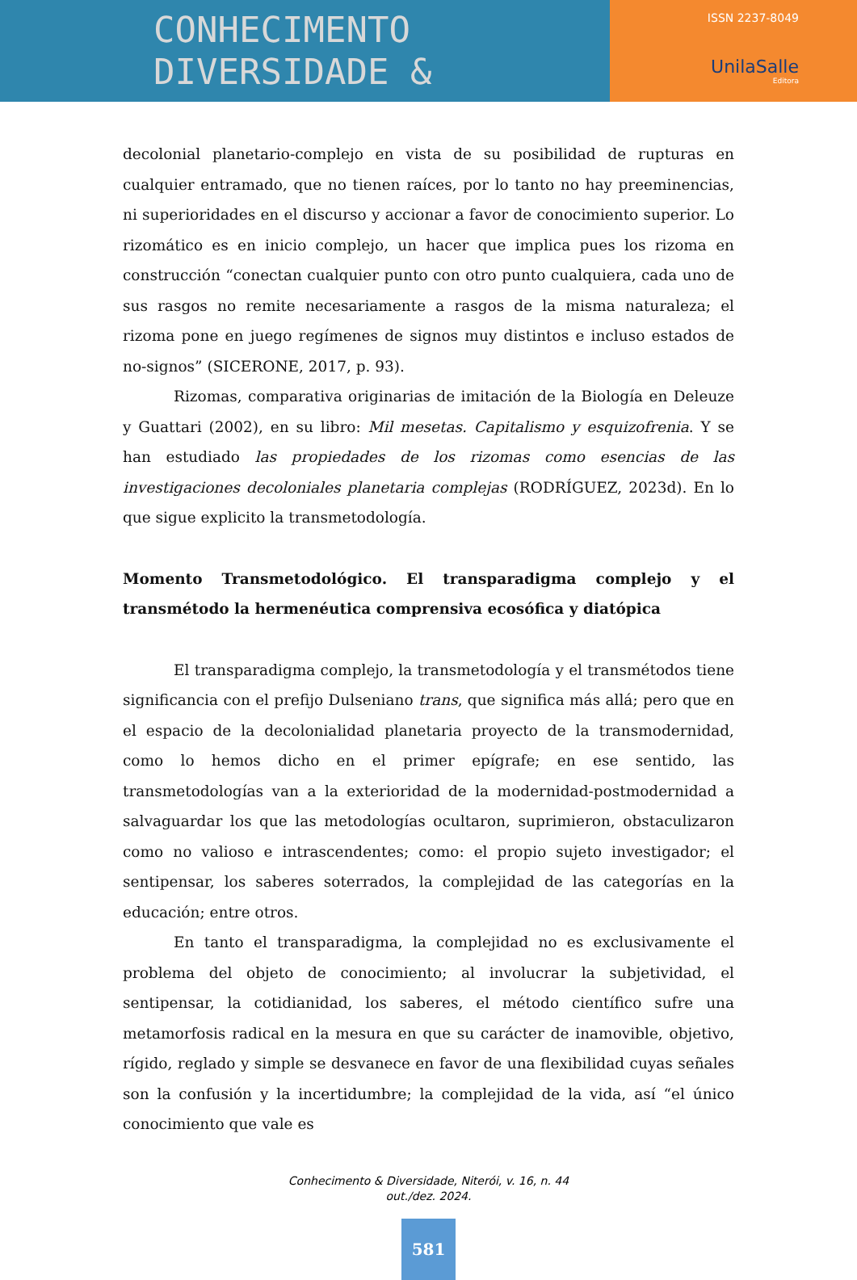CONHECIMENTO
DIVERSIDADE &
ISSN 2237-8049
UnilaSalle
Editora
decolonial planetario-complejo en vista de su posibilidad de rupturas en cualquier entramado, que no tienen raíces, por lo tanto no hay preeminencias, ni superioridades en el discurso y accionar a favor de conocimiento superior. Lo rizomático es en inicio complejo, un hacer que implica pues los rizoma en construcción “conectan cualquier punto con otro punto cualquiera, cada uno de sus rasgos no remite necesariamente a rasgos de la misma naturaleza; el rizoma pone en juego regímenes de signos muy distintos e incluso estados de no-signos” (SICERONE, 2017, p. 93).
Rizomas, comparativa originarias de imitación de la Biología en Deleuze y Guattari (2002), en su libro: Mil mesetas. Capitalismo y esquizofrenia. Y se han estudiado las propiedades de los rizomas como esencias de las investigaciones decoloniales planetaria complejas (RODRÍGUEZ, 2023d). En lo que sigue explicito la transmetodología.
Momento Transmetodológico. El transparadigma complejo y el transmétodo la hermenéutica comprensiva ecosófica y diatópica
El transparadigma complejo, la transmetodología y el transmétodos tiene significancia con el prefijo Dulseniano trans, que significa más allá; pero que en el espacio de la decolonialidad planetaria proyecto de la transmodernidad, como lo hemos dicho en el primer epígrafe; en ese sentido, las transmetodologías van a la exterioridad de la modernidad-postmodernidad a salvaguardar los que las metodologías ocultaron, suprimieron, obstaculizaron como no valioso e intrascendentes; como: el propio sujeto investigador; el sentipensar, los saberes soterrados, la complejidad de las categorías en la educación; entre otros.
En tanto el transparadigma, la complejidad no es exclusivamente el problema del objeto de conocimiento; al involucrar la subjetividad, el sentipensar, la cotidianidad, los saberes, el método científico sufre una metamorfosis radical en la mesura en que su carácter de inamovible, objetivo, rígido, reglado y simple se desvanece en favor de una flexibilidad cuyas señales son la confusión y la incertidumbre; la complejidad de la vida, así “el único conocimiento que vale es
Conhecimento & Diversidade, Niterói, v. 16, n. 44
out./dez. 2024.
581